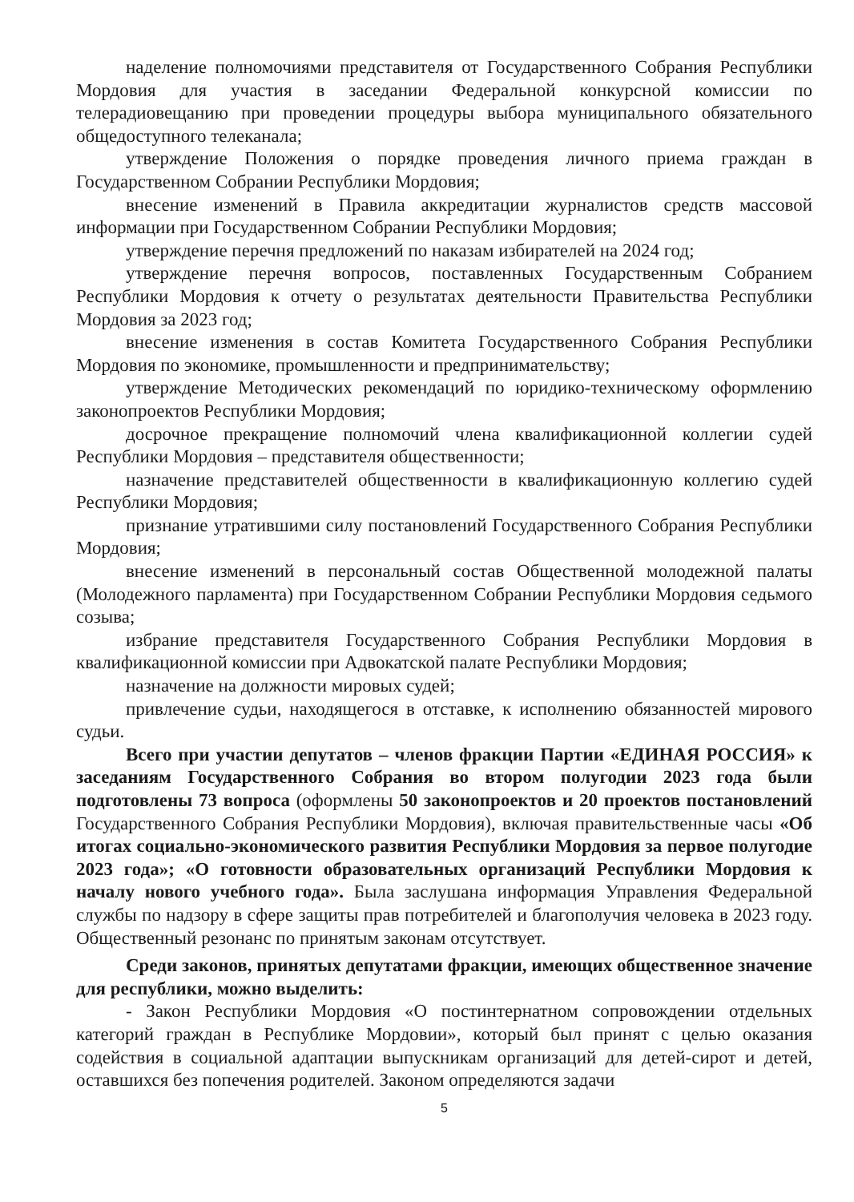наделение полномочиями представителя от Государственного Собрания Республики Мордовия для участия в заседании Федеральной конкурсной комиссии по телерадиовещанию при проведении процедуры выбора муниципального обязательного общедоступного телеканала;
утверждение Положения о порядке проведения личного приема граждан в Государственном Собрании Республики Мордовия;
внесение изменений в Правила аккредитации журналистов средств массовой информации при Государственном Собрании Республики Мордовия;
утверждение перечня предложений по наказам избирателей на 2024 год;
утверждение перечня вопросов, поставленных Государственным Собранием Республики Мордовия к отчету о результатах деятельности Правительства Республики Мордовия за 2023 год;
внесение изменения в состав Комитета Государственного Собрания Республики Мордовия по экономике, промышленности и предпринимательству;
утверждение Методических рекомендаций по юридико-техническому оформлению законопроектов Республики Мордовия;
досрочное прекращение полномочий члена квалификационной коллегии судей Республики Мордовия – представителя общественности;
назначение представителей общественности в квалификационную коллегию судей Республики Мордовия;
признание утратившими силу постановлений Государственного Собрания Республики Мордовия;
внесение изменений в персональный состав Общественной молодежной палаты (Молодежного парламента) при Государственном Собрании Республики Мордовия седьмого созыва;
избрание представителя Государственного Собрания Республики Мордовия в квалификационной комиссии при Адвокатской палате Республики Мордовия;
назначение на должности мировых судей;
привлечение судьи, находящегося в отставке, к исполнению обязанностей мирового судьи.
Всего при участии депутатов – членов фракции Партии «ЕДИНАЯ РОССИЯ» к заседаниям Государственного Собрания во втором полугодии 2023 года были подготовлены 73 вопроса (оформлены 50 законопроектов и 20 проектов постановлений Государственного Собрания Республики Мордовия), включая правительственные часы «Об итогах социально-экономического развития Республики Мордовия за первое полугодие 2023 года»; «О готовности образовательных организаций Республики Мордовия к началу нового учебного года». Была заслушана информация Управления Федеральной службы по надзору в сфере защиты прав потребителей и благополучия человека в 2023 году. Общественный резонанс по принятым законам отсутствует.
Среди законов, принятых депутатами фракции, имеющих общественное значение для республики, можно выделить:
- Закон Республики Мордовия «О постинтернатном сопровождении отдельных категорий граждан в Республике Мордовии», который был принят с целью оказания содействия в социальной адаптации выпускникам организаций для детей-сирот и детей, оставшихся без попечения родителей. Законом определяются задачи
5